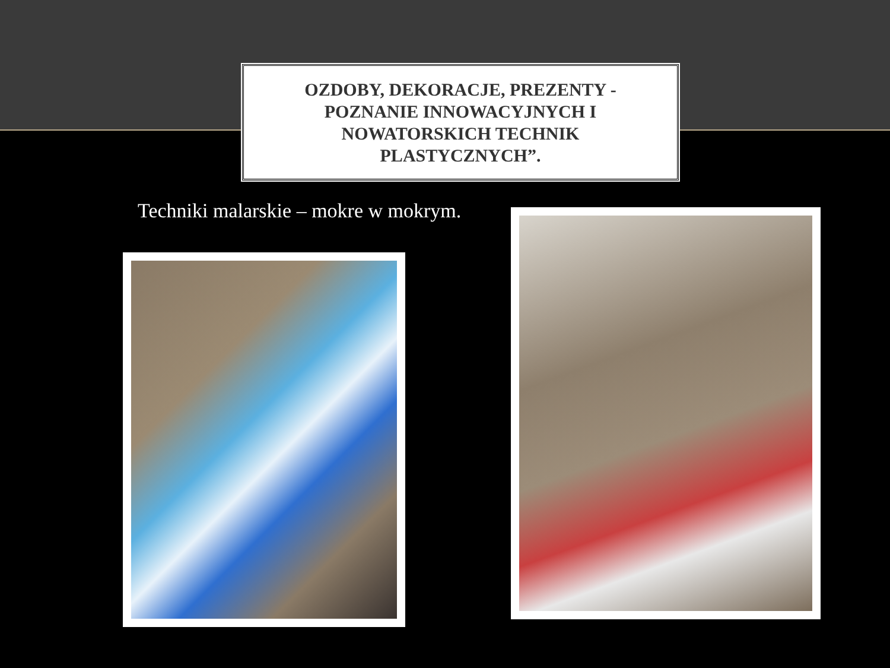OZDOBY, DEKORACJE, PREZENTY -
POZNANIE INNOWACYJNYCH I
NOWATORSKICH TECHNIK
PLASTYCZNYCH”.
Techniki malarskie – mokre w mokrym.